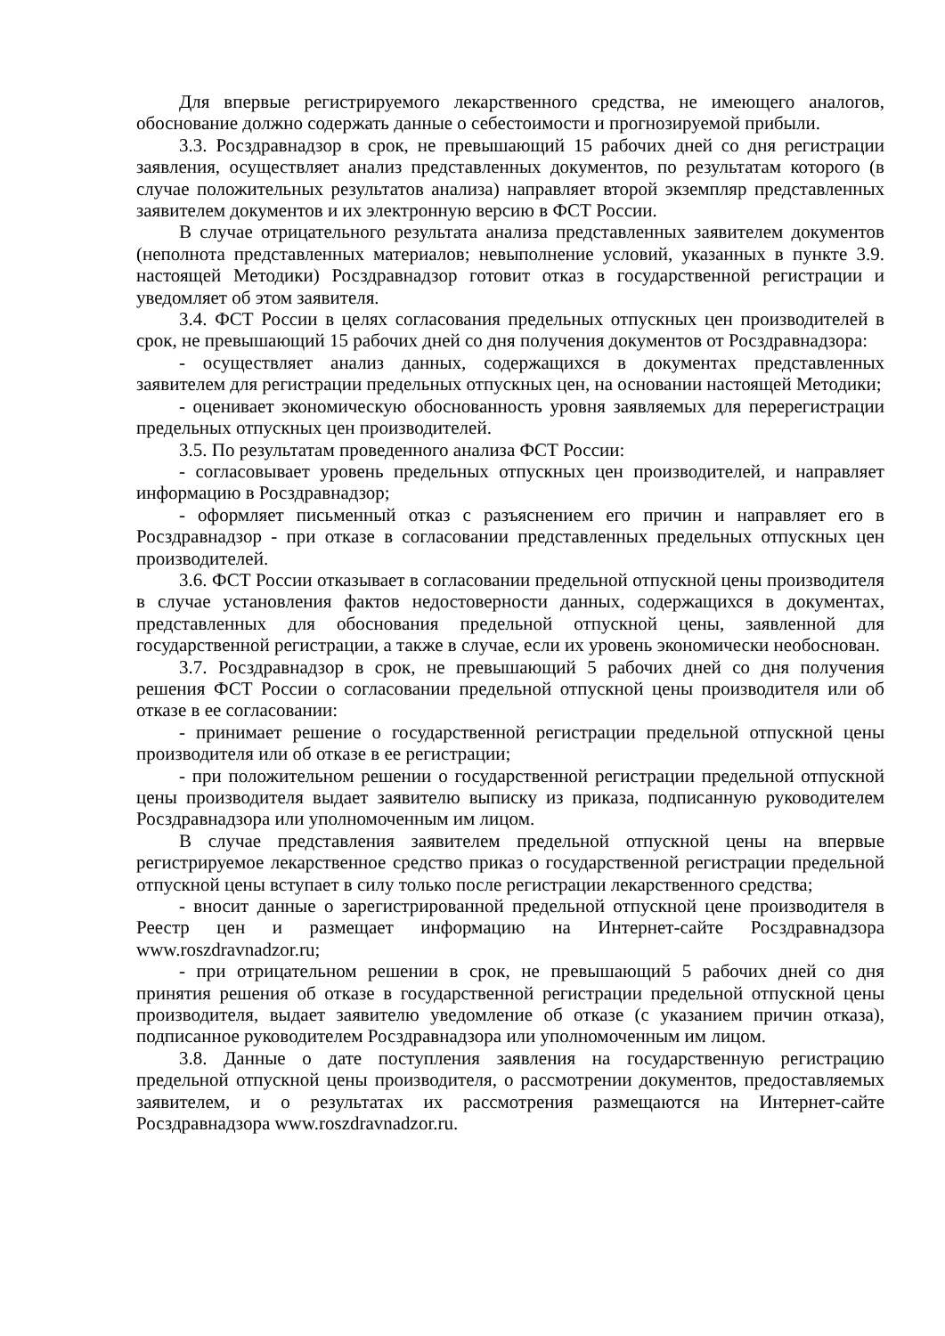Для впервые регистрируемого лекарственного средства, не имеющего аналогов, обоснование должно содержать данные о себестоимости и прогнозируемой прибыли.
3.3. Росздравнадзор в срок, не превышающий 15 рабочих дней со дня регистрации заявления, осуществляет анализ представленных документов, по результатам которого (в случае положительных результатов анализа) направляет второй экземпляр представленных заявителем документов и их электронную версию в ФСТ России.
В случае отрицательного результата анализа представленных заявителем документов (неполнота представленных материалов; невыполнение условий, указанных в пункте 3.9. настоящей Методики) Росздравнадзор готовит отказ в государственной регистрации и уведомляет об этом заявителя.
3.4. ФСТ России в целях согласования предельных отпускных цен производителей в срок, не превышающий 15 рабочих дней со дня получения документов от Росздравнадзора:
- осуществляет анализ данных, содержащихся в документах представленных заявителем для регистрации предельных отпускных цен, на основании настоящей Методики;
- оценивает экономическую обоснованность уровня заявляемых для перерегистрации предельных отпускных цен производителей.
3.5. По результатам проведенного анализа ФСТ России:
- согласовывает уровень предельных отпускных цен производителей, и направляет информацию в Росздравнадзор;
- оформляет письменный отказ с разъяснением его причин и направляет его в Росздравнадзор - при отказе в согласовании представленных предельных отпускных цен производителей.
3.6. ФСТ России отказывает в согласовании предельной отпускной цены производителя в случае установления фактов недостоверности данных, содержащихся в документах, представленных для обоснования предельной отпускной цены, заявленной для государственной регистрации, а также в случае, если их уровень экономически необоснован.
3.7. Росздравнадзор в срок, не превышающий 5 рабочих дней со дня получения решения ФСТ России о согласовании предельной отпускной цены производителя или об отказе в ее согласовании:
- принимает решение о государственной регистрации предельной отпускной цены производителя или об отказе в ее регистрации;
- при положительном решении о государственной регистрации предельной отпускной цены производителя выдает заявителю выписку из приказа, подписанную руководителем Росздравнадзора или уполномоченным им лицом.
В случае представления заявителем предельной отпускной цены на впервые регистрируемое лекарственное средство приказ о государственной регистрации предельной отпускной цены вступает в силу только после регистрации лекарственного средства;
- вносит данные о зарегистрированной предельной отпускной цене производителя в Реестр цен и размещает информацию на Интернет-сайте Росздравнадзора www.roszdravnadzor.ru;
- при отрицательном решении в срок, не превышающий 5 рабочих дней со дня принятия решения об отказе в государственной регистрации предельной отпускной цены производителя, выдает заявителю уведомление об отказе (с указанием причин отказа), подписанное руководителем Росздравнадзора или уполномоченным им лицом.
3.8. Данные о дате поступления заявления на государственную регистрацию предельной отпускной цены производителя, о рассмотрении документов, предоставляемых заявителем, и о результатах их рассмотрения размещаются на Интернет-сайте Росздравнадзора www.roszdravnadzor.ru.